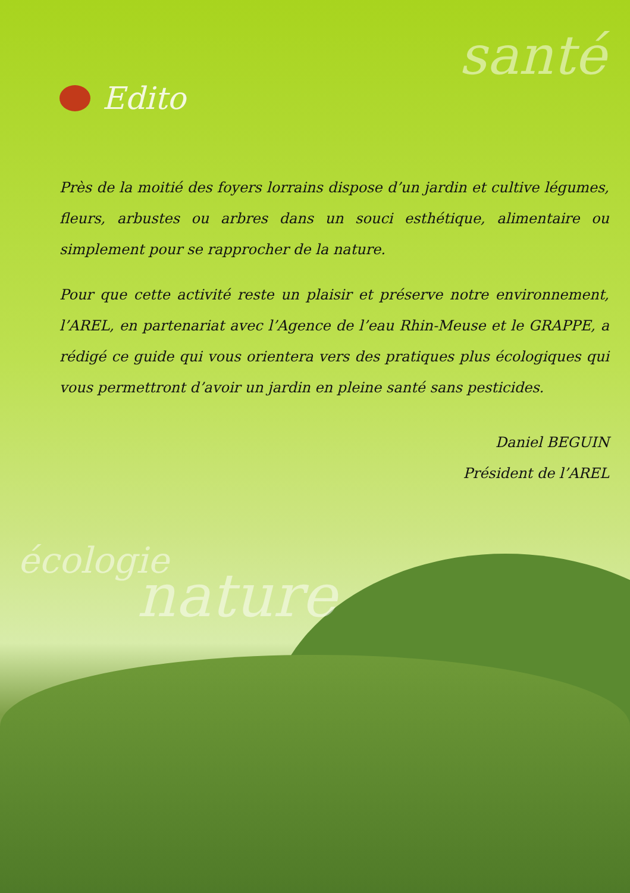santé
Edito
Près de la moitié des foyers lorrains dispose d’un jardin et cultive légumes, fleurs, arbustes ou arbres dans un souci esthétique, alimentaire ou simplement pour se rapprocher de la nature.
Pour que cette activité reste un plaisir et préserve notre environnement, l’AREL, en partenariat avec l’Agence de l’eau Rhin-Meuse et le GRAPPE, a rédigé ce guide qui vous orientera vers des pratiques plus écologiques qui vous permettront d’avoir un jardin en pleine santé sans pesticides.
Daniel BEGUIN
Président de l’AREL
écologie
nature